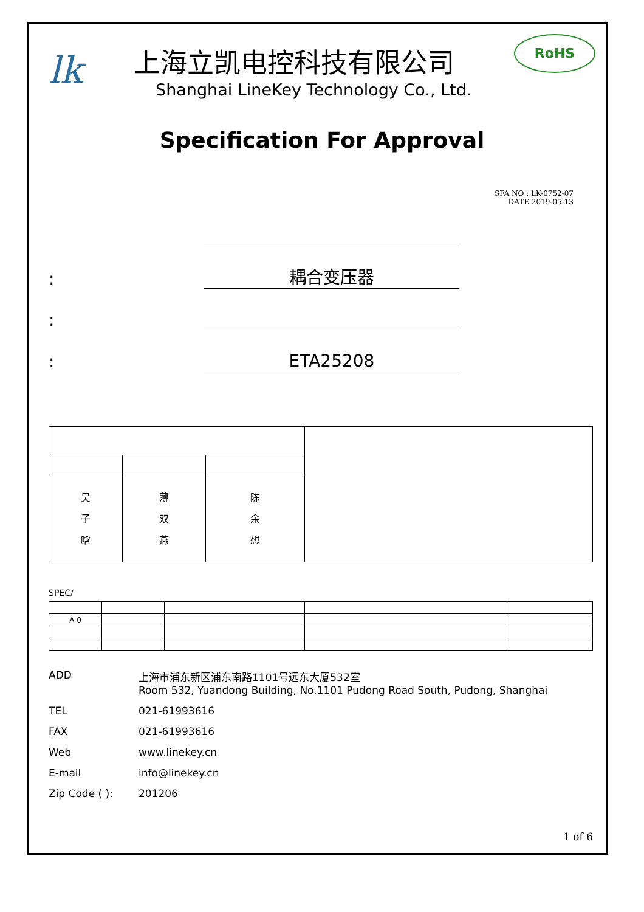RoHS
lk
上海立凯电控科技有限公司
Shanghai LineKey Technology Co., Ltd.
Specification For Approval
SFA NO : LK-0752-07
DATE 2019-05-13
:
耦合变压器
:
:
ETA25208
| 吴 子 晗 | 薄 双 燕 | 陈 余 想 | |
SPEC/
| A 0 | | | | |
ADD 上海市浦东新区浦东南路1101号远东大厦532室
Room 532, Yuandong Building, No.1101 Pudong Road South, Pudong, Shanghai
TEL 021-61993616
FAX 021-61993616
Web www.linekey.cn
E-mail info@linekey.cn
Zip Code ( ): 201206
1 of 6